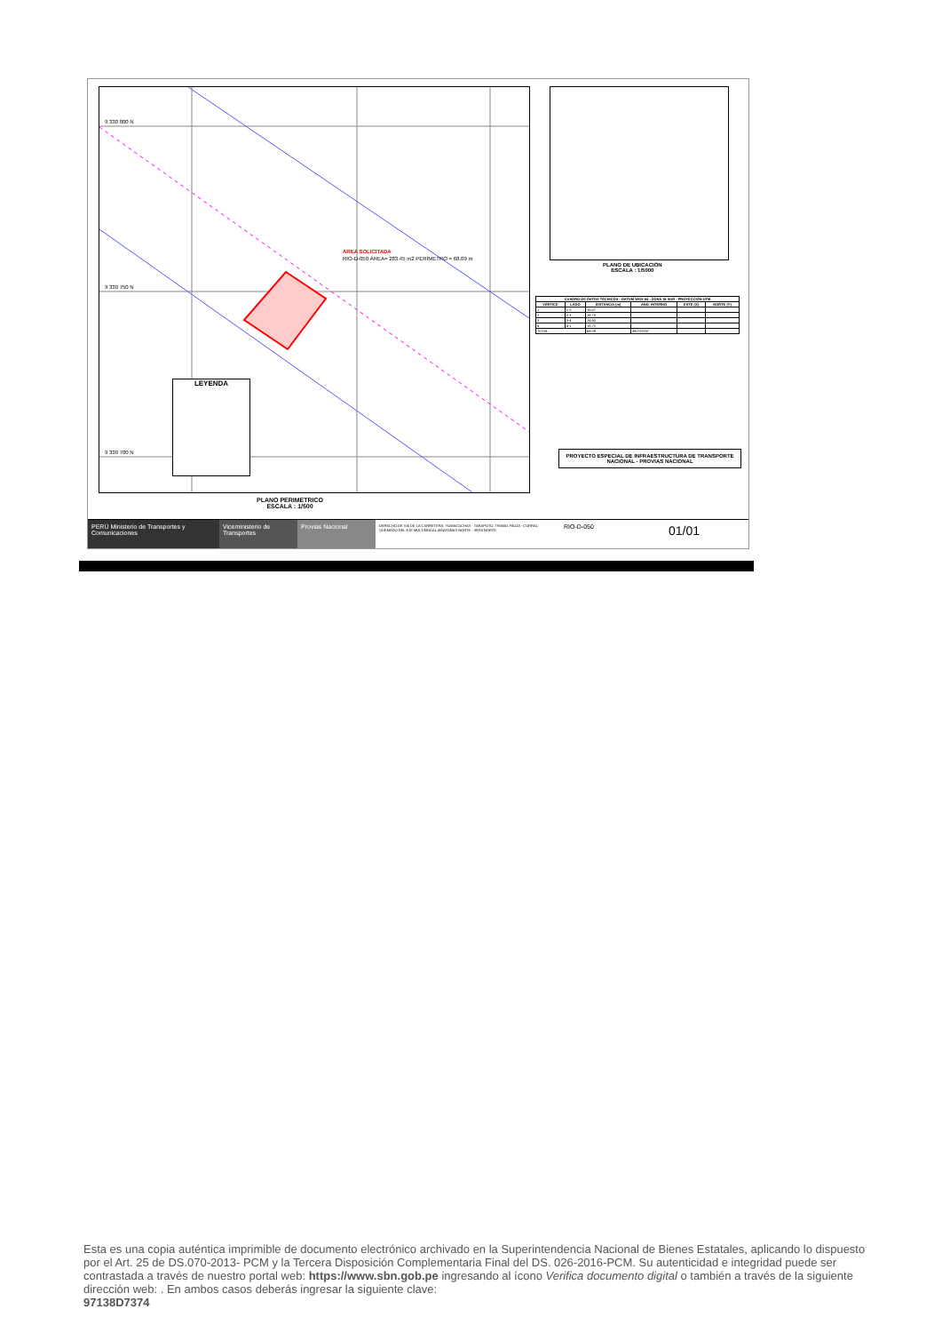9 330 800 N
9 330 750 N
9 330 700 N
ÁREA SOLICITADA
RIO-D-050 ÁREA= 283.45 m2 PERÍMETRO = 68.09 m
LEYENDA
PLANO PERIMETRICO
ESCALA : 1/500
PLANO DE UBICACIÓN
ESCALA : 1/5000
| CUADRO DE DATOS TÉCNICOS - DATUM WGS 84 - ZONA 18 SUR - PROYECCIÓN UTM | | | | | |
| --- | --- | --- | --- | --- | --- |
| VÉRTICE | LADO | DISTANCIA (m) | ANG. INTERNO | ESTE (X) | NORTE (Y) |
| 1 | 1-2 | 15.07 | | | |
| 2 | 2-3 | 18.70 | | | |
| 3 | 3-4 | 14.60 | | | |
| 4 | 4-1 | 18.72 | | | |
| TOTAL | | 68.09 | 360°00'00" | | |
PROYECTO ESPECIAL DE INFRAESTRUCTURA DE TRANSPORTE NACIONAL - PROVIAS NACIONAL
PERÚ Ministerio de Transportes y Comunicaciones
Viceministerio de Transportes
Provias Nacional
DERECHO DE VIA DE LA CARRETERA: YOMACOCHAS - TARAPOTO. TRAMO: RIOJA - CORRAL QUEMADO DEL EJE MULTIMODAL AMAZONAS NORTE - IIRSA NORTE
RIO-D-050
01/01
Esta es una copia auténtica imprimible de documento electrónico archivado en la Superintendencia Nacional de Bienes Estatales, aplicando lo dispuesto por el Art. 25 de DS.070-2013- PCM y la Tercera Disposición Complementaria Final del DS. 026-2016-PCM. Su autenticidad e integridad puede ser contrastada a través de nuestro portal web: https://www.sbn.gob.pe ingresando al ícono Verifica documento digital o también a través de la siguiente dirección web: . En ambos casos deberás ingresar la siguiente clave:
97138D7374